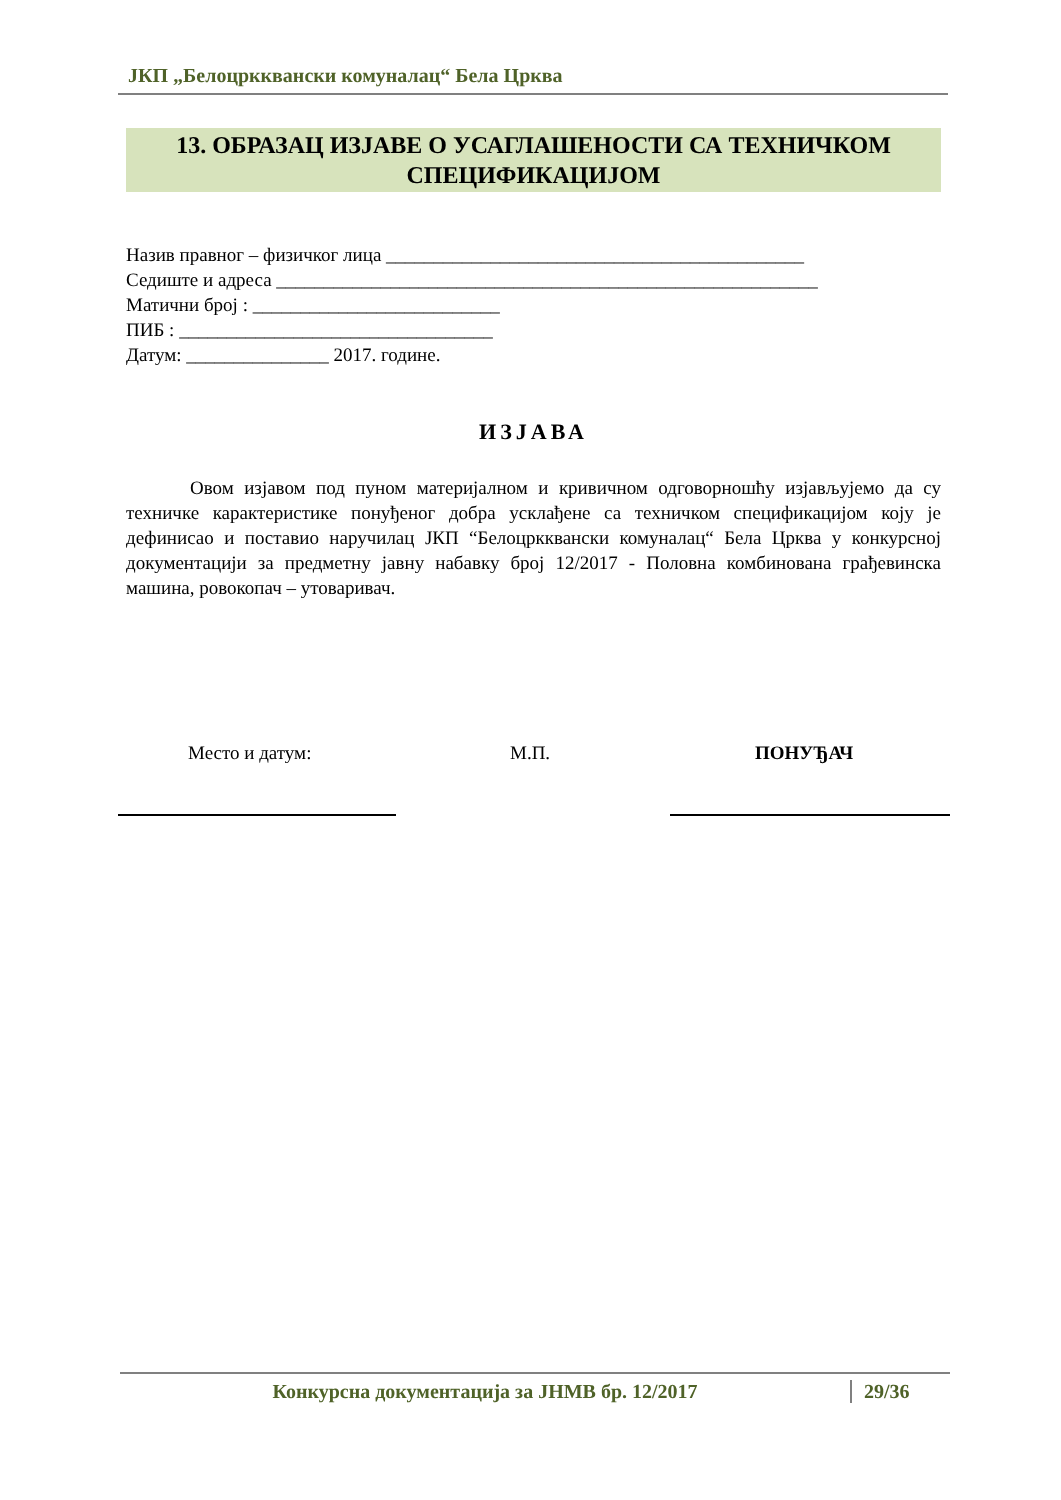ЈКП „Белоцркквански комуналац“ Бела Црква
13. ОБРАЗАЦ ИЗЈАВЕ О УСАГЛАШЕНОСТИ СА ТЕХНИЧКОМ
СПЕЦИФИКАЦИЈОМ
Назив правног – физичког лица ____________________________________________
Седиште и адреса _________________________________________________________
Матични број : __________________________
ПИБ : _________________________________
Датум: _______________ 2017. године.
ИЗЈАВА
Овом изјавом под пуном материјалном и кривичном одговорношћу изјављујемо да су техничке карактеристике понуђеног добра усклађене са техничком спецификацијом коју је дефинисао и поставио наручилац ЈКП “Белоцркквански комуналац“ Бела Црква у конкурсној документацији за предметну јавну набавку број 12/2017 - Половна комбинована грађевинска машина, ровокопач – утоваривач.
Место и датум: М.П. ПОНУЂАЧ
Конкурсна документација за ЈНМВ бр. 12/2017 29/36